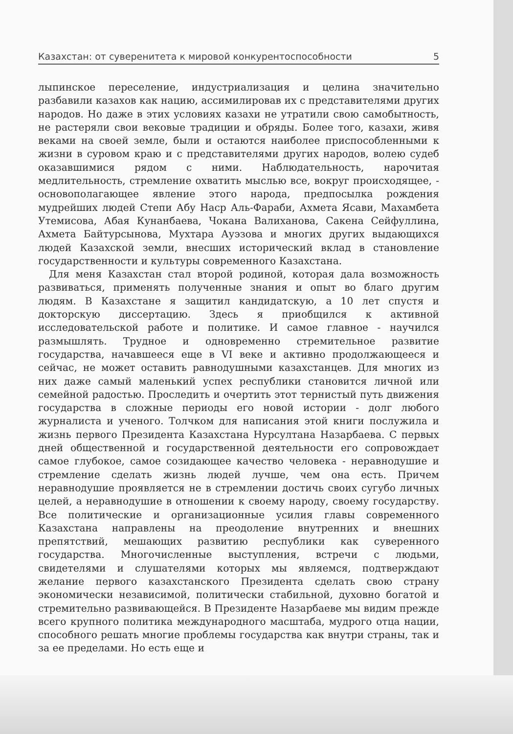Казахстан: от суверенитета к мировой конкурентоспособности 5
лыпинское переселение, индустриализация и целина значительно разбавили казахов как нацию, ассимилировав их с представителями других народов. Но даже в этих условиях казахи не утратили свою самобытность, не растеряли свои вековые традиции и обряды. Более того, казахи, живя веками на своей земле, были и остаются наиболее приспособленными к жизни в суровом краю и с представителями других народов, волею судеб оказавшимися рядом с ними. Наблюдательность, нарочитая медлительность, стремление охватить мыслью все, вокруг происходящее, - основополагающее явление этого народа, предпосылка рождения мудрейших людей Степи Абу Наср Аль-Фараби, Ахмета Ясави, Махамбета Утемисова, Абая Кунанбаева, Чокана Валиханова, Сакена Сейфуллина, Ахмета Байтурсынова, Мухтара Ауэзова и многих других выдающихся людей Казахской земли, внесших исторический вклад в становление государственности и культуры современного Казахстана.
Для меня Казахстан стал второй родиной, которая дала возможность развиваться, применять полученные знания и опыт во благо другим людям. В Казахстане я защитил кандидатскую, а 10 лет спустя и докторскую диссертацию. Здесь я приобщился к активной исследовательской работе и политике. И самое главное - научился размышлять. Трудное и одновременно стремительное развитие государства, начавшееся еще в VI веке и активно продолжающееся и сейчас, не может оставить равнодушными казахстанцев. Для многих из них даже самый маленький успех республики становится личной или семейной радостью. Проследить и очертить этот тернистый путь движения государства в сложные периоды его новой истории - долг любого журналиста и ученого. Толчком для написания этой книги послужила и жизнь первого Президента Казахстана Нурсултана Назарбаева. С первых дней общественной и государственной деятельности его сопровождает самое глубокое, самое созидающее качество человека - неравнодушие и стремление сделать жизнь людей лучше, чем она есть. Причем неравнодушие проявляется не в стремлении достичь своих сугубо личных целей, а неравнодушие в отношении к своему народу, своему государству. Все политические и организационные усилия главы современного Казахстана направлены на преодоление внутренних и внешних препятствий, мешающих развитию республики как суверенного государства. Многочисленные выступления, встречи с людьми, свидетелями и слушателями которых мы являемся, подтверждают желание первого казахстанского Президента сделать свою страну экономически независимой, политически стабильной, духовно богатой и стремительно развивающейся. В Президенте Назарбаеве мы видим прежде всего крупного политика международного масштаба, мудрого отца нации, способного решать многие проблемы государства как внутри страны, так и за ее пределами. Но есть еще и